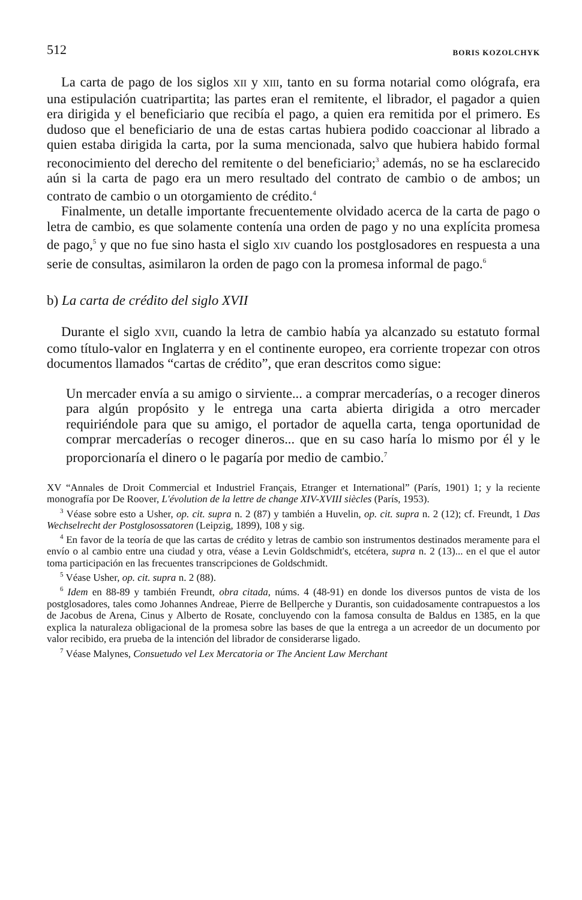512 BORIS KOZOLCHYK
La carta de pago de los siglos XII y XIII, tanto en su forma notarial como ológrafa, era una estipulación cuatripartita; las partes eran el remitente, el librador, el pagador a quien era dirigida y el beneficiario que recibía el pago, a quien era remitida por el primero. Es dudoso que el beneficiario de una de estas cartas hubiera podido coaccionar al librado a quien estaba dirigida la carta, por la suma mencionada, salvo que hubiera habido formal reconocimiento del derecho del remitente o del beneficiario;<sup>3</sup> además, no se ha esclarecido aún si la carta de pago era un mero resultado del contrato de cambio o de ambos; un contrato de cambio o un otorgamiento de crédito.<sup>4</sup>
Finalmente, un detalle importante frecuentemente olvidado acerca de la carta de pago o letra de cambio, es que solamente contenía una orden de pago y no una explícita promesa de pago,<sup>5</sup> y que no fue sino hasta el siglo XIV cuando los postglosadores en respuesta a una serie de consultas, asimilaron la orden de pago con la promesa informal de pago.<sup>6</sup>
b) La carta de crédito del siglo XVII
Durante el siglo XVII, cuando la letra de cambio había ya alcanzado su estatuto formal como título-valor en Inglaterra y en el continente europeo, era corriente tropezar con otros documentos llamados “cartas de crédito”, que eran descritos como sigue:
Un mercader envía a su amigo o sirviente... a comprar mercaderías, o a recoger dineros para algún propósito y le entrega una carta abierta dirigida a otro mercader requiriéndole para que su amigo, el portador de aquella carta, tenga oportunidad de comprar mercaderías o recoger dineros... que en su caso haría lo mismo por él y le proporcionaría el dinero o le pagaría por medio de cambio.<sup>7</sup>
XV “Annales de Droit Commercial et Industriel Français, Etranger et International” (París, 1901) 1; y la reciente monografía por De Roover, L'évolution de la lettre de change XIV-XVIII siècles (París, 1953).
<sup>3</sup> Véase sobre esto a Usher, op. cit. supra n. 2 (87) y también a Huvelin, op. cit. supra n. 2 (12); cf. Freundt, 1 Das Wechselrecht der Postglosossatoren (Leipzig, 1899), 108 y sig.
<sup>4</sup> En favor de la teoría de que las cartas de crédito y letras de cambio son instrumentos destinados meramente para el envío o al cambio entre una ciudad y otra, véase a Levin Goldschmidt's, etcétera, supra n. 2 (13)... en el que el autor toma participación en las frecuentes transcripciones de Goldschmidt.
<sup>5</sup> Véase Usher, op. cit. supra n. 2 (88).
<sup>6</sup> Idem en 88-89 y también Freundt, obra citada, núms. 4 (48-91) en donde los diversos puntos de vista de los postglosadores, tales como Johannes Andreae, Pierre de Bellperche y Durantis, son cuidadosamente contrapuestos a los de Jacobus de Arena, Cinus y Alberto de Rosate, concluyendo con la famosa consulta de Baldus en 1385, en la que explica la naturaleza obligacional de la promesa sobre las bases de que la entrega a un acreedor de un documento por valor recibido, era prueba de la intención del librador de considerarse ligado.
<sup>7</sup> Véase Malynes, Consuetudo vel Lex Mercatoria or The Ancient Law Merchant